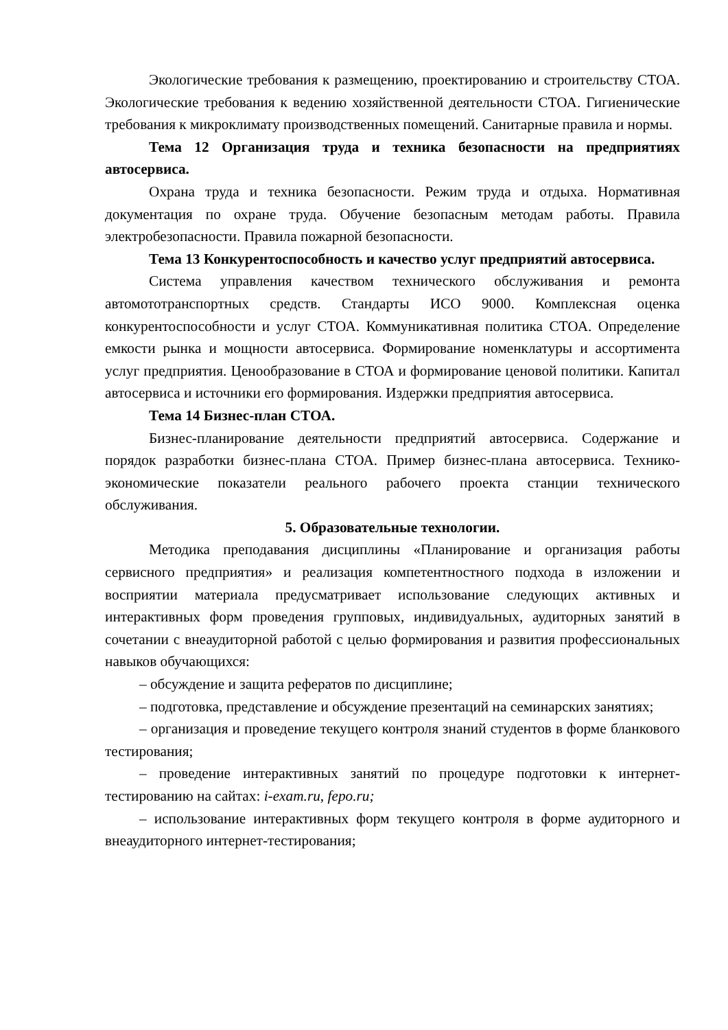Экологические требования к размещению, проектированию и строительству СТОА. Экологические требования к ведению хозяйственной деятельности СТОА. Гигиенические требования к микроклимату производственных помещений. Санитарные правила и нормы.
Тема 12 Организация труда и техника безопасности на предприятиях автосервиса.
Охрана труда и техника безопасности. Режим труда и отдыха. Нормативная документация по охране труда. Обучение безопасным методам работы. Правила электробезопасности. Правила пожарной безопасности.
Тема 13 Конкурентоспособность и качество услуг предприятий автосервиса.
Система управления качеством технического обслуживания и ремонта автомототранспортных средств. Стандарты ИСО 9000. Комплексная оценка конкурентоспособности и услуг СТОА. Коммуникативная политика СТОА. Определение емкости рынка и мощности автосервиса. Формирование номенклатуры и ассортимента услуг предприятия. Ценообразование в СТОА и формирование ценовой политики. Капитал автосервиса и источники его формирования. Издержки предприятия автосервиса.
Тема 14 Бизнес-план СТОА.
Бизнес-планирование деятельности предприятий автосервиса. Содержание и порядок разработки бизнес-плана СТОА. Пример бизнес-плана автосервиса. Технико-экономические показатели реального рабочего проекта станции технического обслуживания.
5. Образовательные технологии.
Методика преподавания дисциплины «Планирование и организация работы сервисного предприятия» и реализация компетентностного подхода в изложении и восприятии материала предусматривает использование следующих активных и интерактивных форм проведения групповых, индивидуальных, аудиторных занятий в сочетании с внеаудиторной работой с целью формирования и развития профессиональных навыков обучающихся:
– обсуждение и защита рефератов по дисциплине;
– подготовка, представление и обсуждение презентаций на семинарских занятиях;
– организация и проведение текущего контроля знаний студентов в форме бланкового тестирования;
– проведение интерактивных занятий по процедуре подготовки к интернет-тестированию на сайтах: i-exam.ru, fepo.ru;
– использование интерактивных форм текущего контроля в форме аудиторного и внеаудиторного интернет-тестирования;